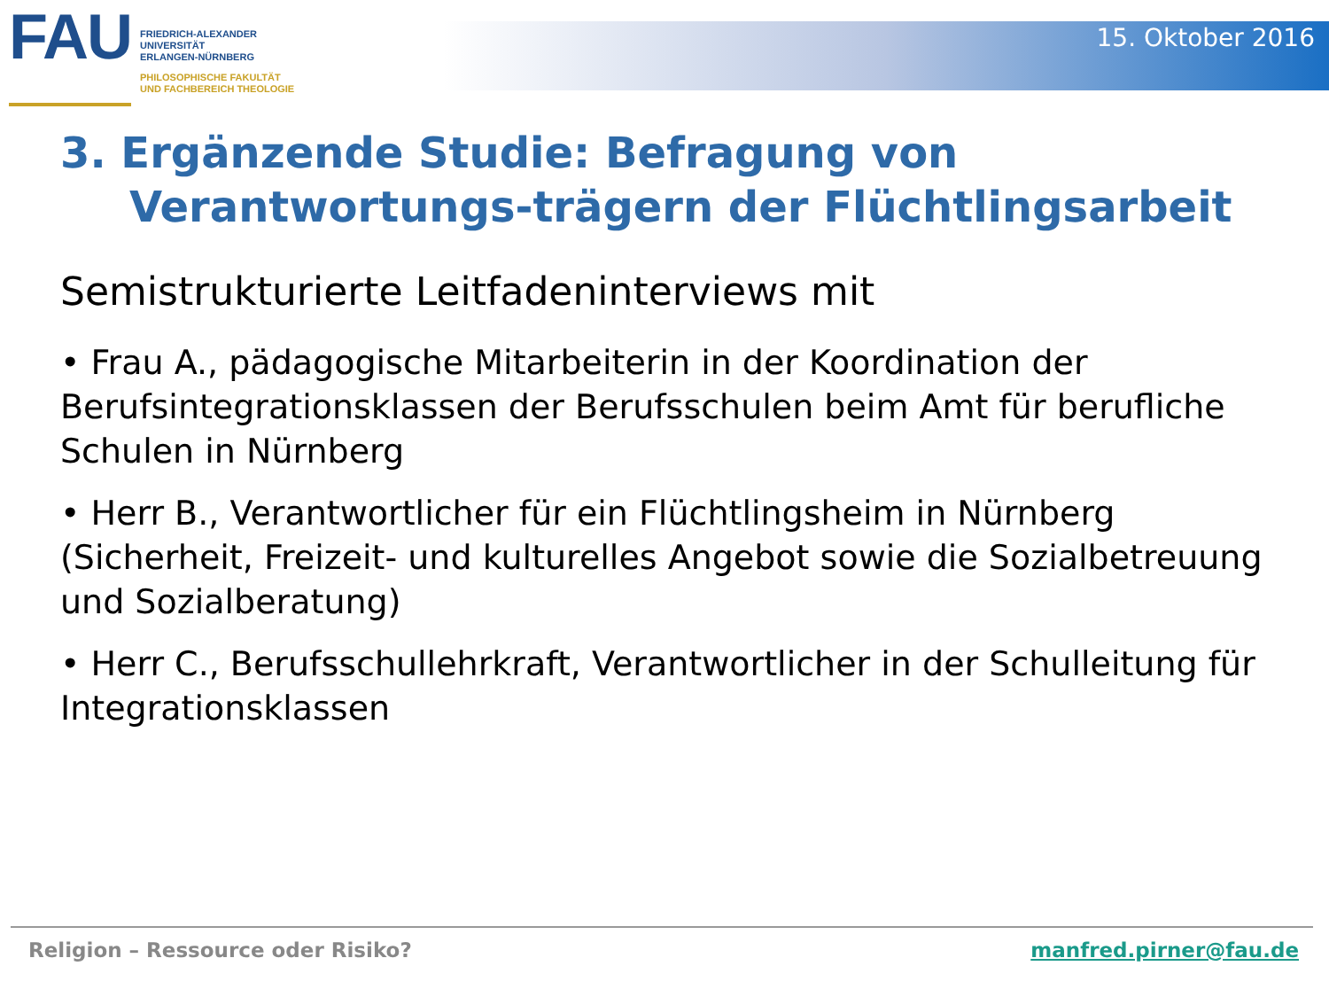FAU
FRIEDRICH-ALEXANDER
UNIVERSITÄT
ERLANGEN-NÜRNBERG
PHILOSOPHISCHE FAKULTÄT
UND FACHBEREICH THEOLOGIE
15. Oktober 2016
3. Ergänzende Studie: Befragung von Verantwortungs-trägern der Flüchtlingsarbeit
Semistrukturierte Leitfadeninterviews mit
• Frau A., pädagogische Mitarbeiterin in der Koordination der Berufsintegrationsklassen der Berufsschulen beim Amt für berufliche Schulen in Nürnberg
• Herr B., Verantwortlicher für ein Flüchtlingsheim in Nürnberg (Sicherheit, Freizeit- und kulturelles Angebot sowie die Sozialbetreuung und Sozialberatung)
• Herr C., Berufsschullehrkraft, Verantwortlicher in der Schulleitung für Integrationsklassen
Religion – Ressource oder Risiko? manfred.pirner@fau.de